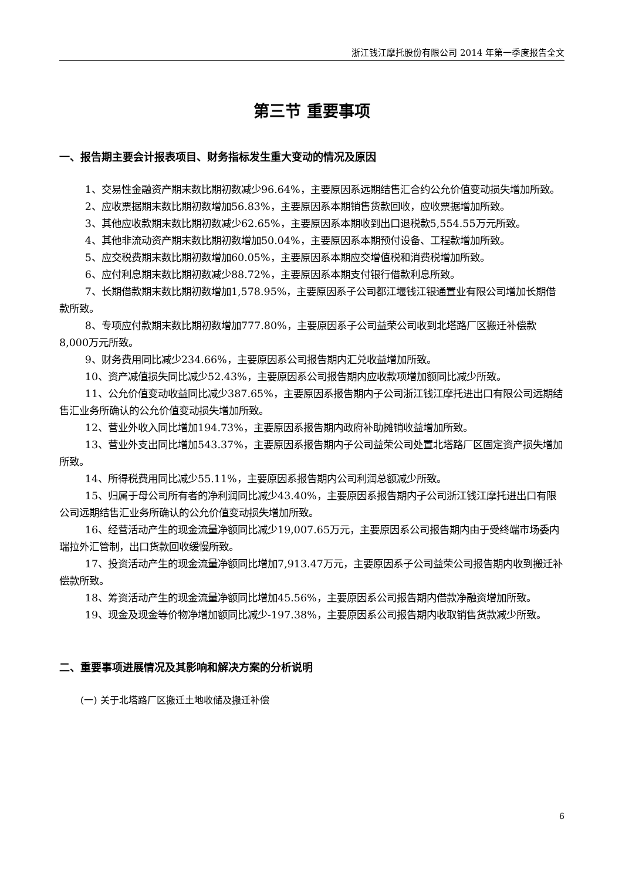浙江钱江摩托股份有限公司 2014 年第一季度报告全文
第三节 重要事项
一、报告期主要会计报表项目、财务指标发生重大变动的情况及原因
1、交易性金融资产期末数比期初数减少96.64%，主要原因系远期结售汇合约公允价值变动损失增加所致。
2、应收票据期末数比期初数增加56.83%，主要原因系本期销售货款回收，应收票据增加所致。
3、其他应收款期末数比期初数减少62.65%，主要原因系本期收到出口退税款5,554.55万元所致。
4、其他非流动资产期末数比期初数增加50.04%，主要原因系本期预付设备、工程款增加所致。
5、应交税费期末数比期初数增加60.05%，主要原因系本期应交增值税和消费税增加所致。
6、应付利息期末数比期初数减少88.72%，主要原因系本期支付银行借款利息所致。
7、长期借款期末数比期初数增加1,578.95%，主要原因系子公司都江堰钱江银通置业有限公司增加长期借款所致。
8、专项应付款期末数比期初数增加777.80%，主要原因系子公司益荣公司收到北塔路厂区搬迁补偿款8,000万元所致。
9、财务费用同比减少234.66%，主要原因系公司报告期内汇兑收益增加所致。
10、资产减值损失同比减少52.43%，主要原因系公司报告期内应收款项增加额同比减少所致。
11、公允价值变动收益同比减少387.65%，主要原因系报告期内子公司浙江钱江摩托进出口有限公司远期结售汇业务所确认的公允价值变动损失增加所致。
12、营业外收入同比增加194.73%，主要原因系报告期内政府补助摊销收益增加所致。
13、营业外支出同比增加543.37%，主要原因系报告期内子公司益荣公司处置北塔路厂区固定资产损失增加所致。
14、所得税费用同比减少55.11%，主要原因系报告期内公司利润总额减少所致。
15、归属于母公司所有者的净利润同比减少43.40%，主要原因系报告期内子公司浙江钱江摩托进出口有限公司远期结售汇业务所确认的公允价值变动损失增加所致。
16、经营活动产生的现金流量净额同比减少19,007.65万元，主要原因系公司报告期内由于受终端市场委内瑞拉外汇管制，出口货款回收缓慢所致。
17、投资活动产生的现金流量净额同比增加7,913.47万元，主要原因系子公司益荣公司报告期内收到搬迁补偿款所致。
18、筹资活动产生的现金流量净额同比增加45.56%，主要原因系公司报告期内借款净融资增加所致。
19、现金及现金等价物净增加额同比减少-197.38%，主要原因系公司报告期内收取销售货款减少所致。
二、重要事项进展情况及其影响和解决方案的分析说明
(一) 关于北塔路厂区搬迁土地收储及搬迁补偿
6